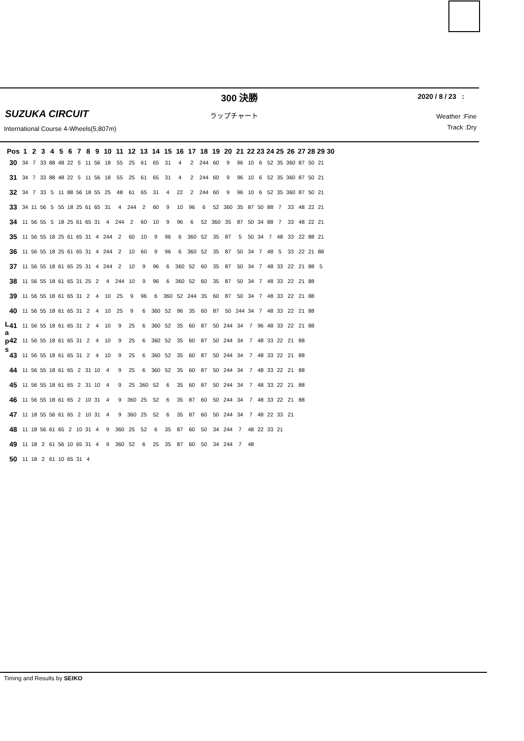300 決勝
2020 / 8 / 23 :
SUZUKA CIRCUIT ラップチャート
International Course 4-Wheels(5,807m)
Weather :Fine
Track :Dry
| Pos | 1 | 2 | 3 | 4 | 5 | 6 | 7 | 8 | 9 | 10 | 11 | 12 | 13 | 14 | 15 | 16 | 17 | 18 | 19 | 20 | 21 | 22 | 23 | 24 | 25 | 26 | 27 | 28 | 29 | 30 |
| --- | --- | --- | --- | --- | --- | --- | --- | --- | --- | --- | --- | --- | --- | --- | --- | --- | --- | --- | --- | --- | --- | --- | --- | --- | --- | --- | --- | --- | --- | --- |
| 30 | 34 | 7 | 33 | 88 | 48 | 22 | 5 | 11 | 56 | 18 | 55 | 25 | 61 | 65 | 31 | 4 | 2 | 244 | 60 | 9 | 96 | 10 | 6 | 52 | 35 | 360 | 87 | 50 | 21 | |
| 31 | 34 | 7 | 33 | 88 | 48 | 22 | 5 | 11 | 56 | 18 | 55 | 25 | 61 | 65 | 31 | 4 | 2 | 244 | 60 | 9 | 96 | 10 | 6 | 52 | 35 | 360 | 87 | 50 | 21 | |
| 32 | 34 | 7 | 33 | 5 | 11 | 88 | 56 | 18 | 55 | 25 | 48 | 61 | 65 | 31 | 4 | 22 | 2 | 244 | 60 | 9 | 96 | 10 | 6 | 52 | 35 | 360 | 87 | 50 | 21 | |
| 33 | 34 | 11 | 56 | 5 | 55 | 18 | 25 | 61 | 65 | 31 | 4 | 244 | 2 | 60 | 9 | 10 | 96 | 6 | 52 | 360 | 35 | 87 | 50 | 88 | 7 | 33 | 48 | 22 | 21 | |
| 34 | 11 | 56 | 55 | 5 | 18 | 25 | 61 | 65 | 31 | 4 | 244 | 2 | 60 | 10 | 9 | 96 | 6 | 52 | 360 | 35 | 87 | 50 | 34 | 88 | 7 | 33 | 48 | 22 | 21 | |
| 35 | 11 | 56 | 55 | 18 | 25 | 61 | 65 | 31 | 4 | 244 | 2 | 60 | 10 | 9 | 96 | 6 | 360 | 52 | 35 | 87 | 5 | 50 | 34 | 7 | 48 | 33 | 22 | 88 | 21 | |
| 36 | 11 | 56 | 55 | 18 | 25 | 61 | 65 | 31 | 4 | 244 | 2 | 10 | 60 | 9 | 96 | 6 | 360 | 52 | 35 | 87 | 50 | 34 | 7 | 48 | 5 | 33 | 22 | 21 | 88 | |
| 37 | 11 | 56 | 55 | 18 | 61 | 65 | 25 | 31 | 4 | 244 | 2 | 10 | 9 | 96 | 6 | 360 | 52 | 60 | 35 | 87 | 50 | 34 | 7 | 48 | 33 | 22 | 21 | 88 | 5 | |
| 38 | 11 | 56 | 55 | 18 | 61 | 65 | 31 | 25 | 2 | 4 | 244 | 10 | 9 | 96 | 6 | 360 | 52 | 60 | 35 | 87 | 50 | 34 | 7 | 48 | 33 | 22 | 21 | 88 | | |
| 39 | 11 | 56 | 55 | 18 | 61 | 65 | 31 | 2 | 4 | 10 | 25 | 9 | 96 | 6 | 360 | 52 | 244 | 35 | 60 | 87 | 50 | 34 | 7 | 48 | 33 | 22 | 21 | 88 | | |
| 40 | 11 | 56 | 55 | 18 | 61 | 65 | 31 | 2 | 4 | 10 | 25 | 9 | 6 | 360 | 52 | 96 | 35 | 60 | 87 | 50 | 244 | 34 | 7 | 48 | 33 | 22 | 21 | 88 | | |
| 41 | 11 | 56 | 55 | 18 | 61 | 65 | 31 | 2 | 4 | 10 | 9 | 25 | 6 | 360 | 52 | 35 | 60 | 87 | 50 | 244 | 34 | 7 | 96 | 48 | 33 | 22 | 21 | 88 | | |
| 42 | 11 | 56 | 55 | 18 | 61 | 65 | 31 | 2 | 4 | 10 | 9 | 25 | 6 | 360 | 52 | 35 | 60 | 87 | 50 | 244 | 34 | 7 | 48 | 33 | 22 | 21 | 88 | | | |
| 43 | 11 | 56 | 55 | 18 | 61 | 65 | 31 | 2 | 4 | 10 | 9 | 25 | 6 | 360 | 52 | 35 | 60 | 87 | 50 | 244 | 34 | 7 | 48 | 33 | 22 | 21 | 88 | | | |
| 44 | 11 | 56 | 55 | 18 | 61 | 65 | 2 | 31 | 10 | 4 | 9 | 25 | 6 | 360 | 52 | 35 | 60 | 87 | 50 | 244 | 34 | 7 | 48 | 33 | 22 | 21 | 88 | | | |
| 45 | 11 | 56 | 55 | 18 | 61 | 65 | 2 | 31 | 10 | 4 | 9 | 25 | 360 | 52 | 6 | 35 | 60 | 87 | 50 | 244 | 34 | 7 | 48 | 33 | 22 | 21 | 88 | | | |
| 46 | 11 | 56 | 55 | 18 | 61 | 65 | 2 | 10 | 31 | 4 | 9 | 360 | 25 | 52 | 6 | 35 | 87 | 60 | 50 | 244 | 34 | 7 | 48 | 33 | 22 | 21 | 88 | | | |
| 47 | 11 | 18 | 55 | 56 | 61 | 65 | 2 | 10 | 31 | 4 | 9 | 360 | 25 | 52 | 6 | 35 | 87 | 60 | 50 | 244 | 34 | 7 | 48 | 22 | 33 | 21 | | | | |
| 48 | 11 | 18 | 56 | 61 | 65 | 2 | 10 | 31 | 4 | 9 | 360 | 25 | 52 | 6 | 35 | 87 | 60 | 50 | 34 | 244 | 7 | 48 | 22 | 33 | 21 | | | | | |
| 49 | 11 | 18 | 2 | 61 | 56 | 10 | 65 | 31 | 4 | 9 | 360 | 52 | 6 | 25 | 35 | 87 | 60 | 50 | 34 | 244 | 7 | 48 | | | | | | | | |
| 50 | 11 | 18 | 2 | 61 | 10 | 65 | 31 | 4 | | | | | | | | | | | | | | | | | | | | | | |
L
a
p
s
Timing and Results by SEIKO